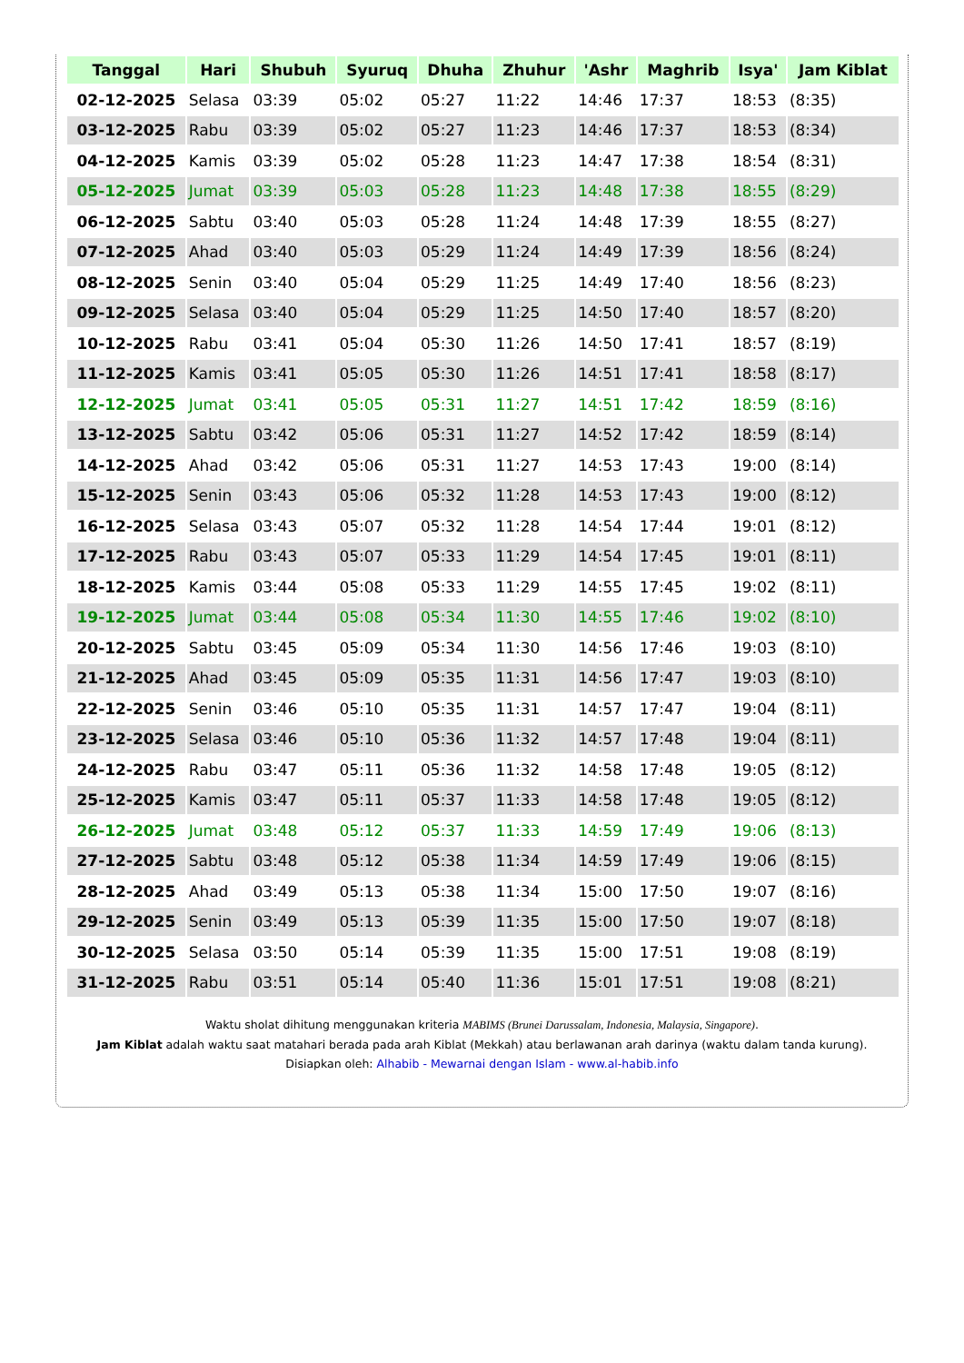| Tanggal | Hari | Shubuh | Syuruq | Dhuha | Zhuhur | 'Ashr | Maghrib | Isya' | Jam Kiblat |
| --- | --- | --- | --- | --- | --- | --- | --- | --- | --- |
| 02-12-2025 | Selasa | 03:39 | 05:02 | 05:27 | 11:22 | 14:46 | 17:37 | 18:53 | (8:35) |
| 03-12-2025 | Rabu | 03:39 | 05:02 | 05:27 | 11:23 | 14:46 | 17:37 | 18:53 | (8:34) |
| 04-12-2025 | Kamis | 03:39 | 05:02 | 05:28 | 11:23 | 14:47 | 17:38 | 18:54 | (8:31) |
| 05-12-2025 | Jumat | 03:39 | 05:03 | 05:28 | 11:23 | 14:48 | 17:38 | 18:55 | (8:29) |
| 06-12-2025 | Sabtu | 03:40 | 05:03 | 05:28 | 11:24 | 14:48 | 17:39 | 18:55 | (8:27) |
| 07-12-2025 | Ahad | 03:40 | 05:03 | 05:29 | 11:24 | 14:49 | 17:39 | 18:56 | (8:24) |
| 08-12-2025 | Senin | 03:40 | 05:04 | 05:29 | 11:25 | 14:49 | 17:40 | 18:56 | (8:23) |
| 09-12-2025 | Selasa | 03:40 | 05:04 | 05:29 | 11:25 | 14:50 | 17:40 | 18:57 | (8:20) |
| 10-12-2025 | Rabu | 03:41 | 05:04 | 05:30 | 11:26 | 14:50 | 17:41 | 18:57 | (8:19) |
| 11-12-2025 | Kamis | 03:41 | 05:05 | 05:30 | 11:26 | 14:51 | 17:41 | 18:58 | (8:17) |
| 12-12-2025 | Jumat | 03:41 | 05:05 | 05:31 | 11:27 | 14:51 | 17:42 | 18:59 | (8:16) |
| 13-12-2025 | Sabtu | 03:42 | 05:06 | 05:31 | 11:27 | 14:52 | 17:42 | 18:59 | (8:14) |
| 14-12-2025 | Ahad | 03:42 | 05:06 | 05:31 | 11:27 | 14:53 | 17:43 | 19:00 | (8:14) |
| 15-12-2025 | Senin | 03:43 | 05:06 | 05:32 | 11:28 | 14:53 | 17:43 | 19:00 | (8:12) |
| 16-12-2025 | Selasa | 03:43 | 05:07 | 05:32 | 11:28 | 14:54 | 17:44 | 19:01 | (8:12) |
| 17-12-2025 | Rabu | 03:43 | 05:07 | 05:33 | 11:29 | 14:54 | 17:45 | 19:01 | (8:11) |
| 18-12-2025 | Kamis | 03:44 | 05:08 | 05:33 | 11:29 | 14:55 | 17:45 | 19:02 | (8:11) |
| 19-12-2025 | Jumat | 03:44 | 05:08 | 05:34 | 11:30 | 14:55 | 17:46 | 19:02 | (8:10) |
| 20-12-2025 | Sabtu | 03:45 | 05:09 | 05:34 | 11:30 | 14:56 | 17:46 | 19:03 | (8:10) |
| 21-12-2025 | Ahad | 03:45 | 05:09 | 05:35 | 11:31 | 14:56 | 17:47 | 19:03 | (8:10) |
| 22-12-2025 | Senin | 03:46 | 05:10 | 05:35 | 11:31 | 14:57 | 17:47 | 19:04 | (8:11) |
| 23-12-2025 | Selasa | 03:46 | 05:10 | 05:36 | 11:32 | 14:57 | 17:48 | 19:04 | (8:11) |
| 24-12-2025 | Rabu | 03:47 | 05:11 | 05:36 | 11:32 | 14:58 | 17:48 | 19:05 | (8:12) |
| 25-12-2025 | Kamis | 03:47 | 05:11 | 05:37 | 11:33 | 14:58 | 17:48 | 19:05 | (8:12) |
| 26-12-2025 | Jumat | 03:48 | 05:12 | 05:37 | 11:33 | 14:59 | 17:49 | 19:06 | (8:13) |
| 27-12-2025 | Sabtu | 03:48 | 05:12 | 05:38 | 11:34 | 14:59 | 17:49 | 19:06 | (8:15) |
| 28-12-2025 | Ahad | 03:49 | 05:13 | 05:38 | 11:34 | 15:00 | 17:50 | 19:07 | (8:16) |
| 29-12-2025 | Senin | 03:49 | 05:13 | 05:39 | 11:35 | 15:00 | 17:50 | 19:07 | (8:18) |
| 30-12-2025 | Selasa | 03:50 | 05:14 | 05:39 | 11:35 | 15:00 | 17:51 | 19:08 | (8:19) |
| 31-12-2025 | Rabu | 03:51 | 05:14 | 05:40 | 11:36 | 15:01 | 17:51 | 19:08 | (8:21) |
Waktu sholat dihitung menggunakan kriteria MABIMS (Brunei Darussalam, Indonesia, Malaysia, Singapore).
Jam Kiblat adalah waktu saat matahari berada pada arah Kiblat (Mekkah) atau berlawanan arah darinya (waktu dalam tanda kurung).
Disiapkan oleh: Alhabib - Mewarnai dengan Islam - www.al-habib.info